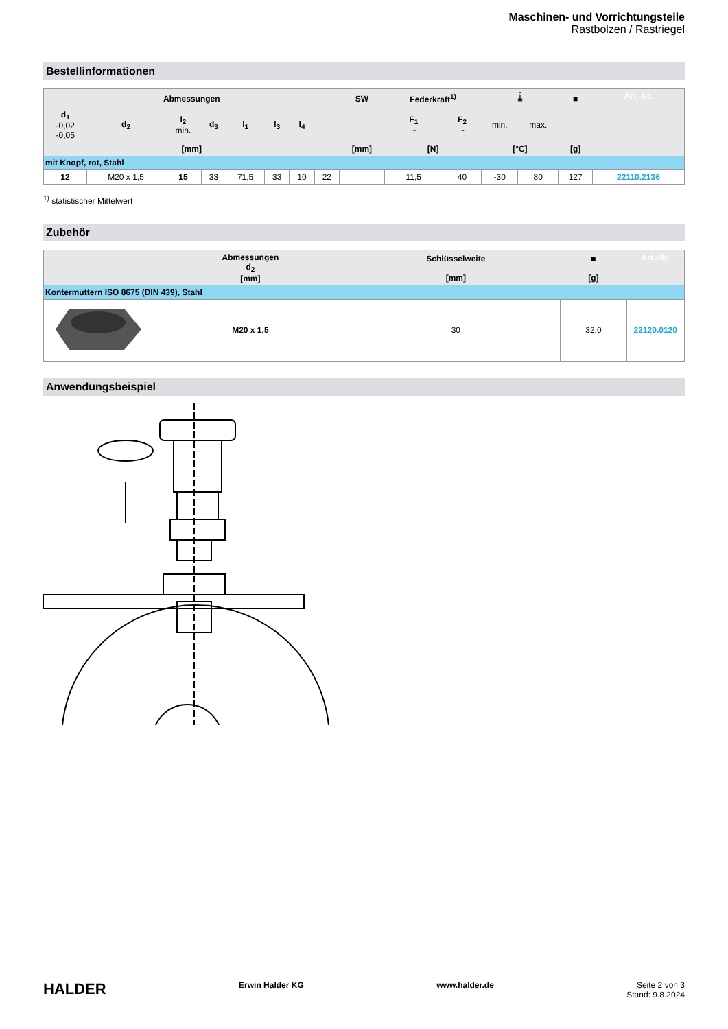Maschinen- und Vorrichtungsteile
Rastbolzen / Rastriegel
Bestellinformationen
| Abmessungen | | | | | | | | SW | Federkraft<sup>1)</sup> | | 🌡 | | ■ | Art.-Nr. |
| d<sub>1</sub> -0,02 -0,05 | d<sub>2</sub> | l<sub>2</sub> min. | d<sub>3</sub> | l<sub>1</sub> | l<sub>3</sub> | l<sub>4</sub> | | | F<sub>1</sub> ~ | F<sub>2</sub> ~ | min. | max. | | |
| [mm] | | | | | | | | [mm] | [N] | | [°C] | | [g] | |
| mit Knopf, rot, Stahl | | | | | | | | | | | | | | |
| 12 | M20 x 1,5 | 15 | 33 | 71,5 | 33 | 10 | 22 | | 11,5 | 40 | -30 | 80 | 127 | 22110.2136 |
<sup>1)</sup> statistischer Mittelwert
Zubehör
| | Abmessungen d<sub>2</sub> [mm] | Schlüsselweite [mm] | ■ [g] | Art.-Nr. |
| Kontermuttern ISO 8675 (DIN 439), Stahl | | | | |
| | M20 x 1,5 | 30 | 32,0 | 22120.0120 |
Anwendungsbeispiel
HALDER Erwin Halder KG www.halder.de Seite 2 von 3
Stand: 9.8.2024